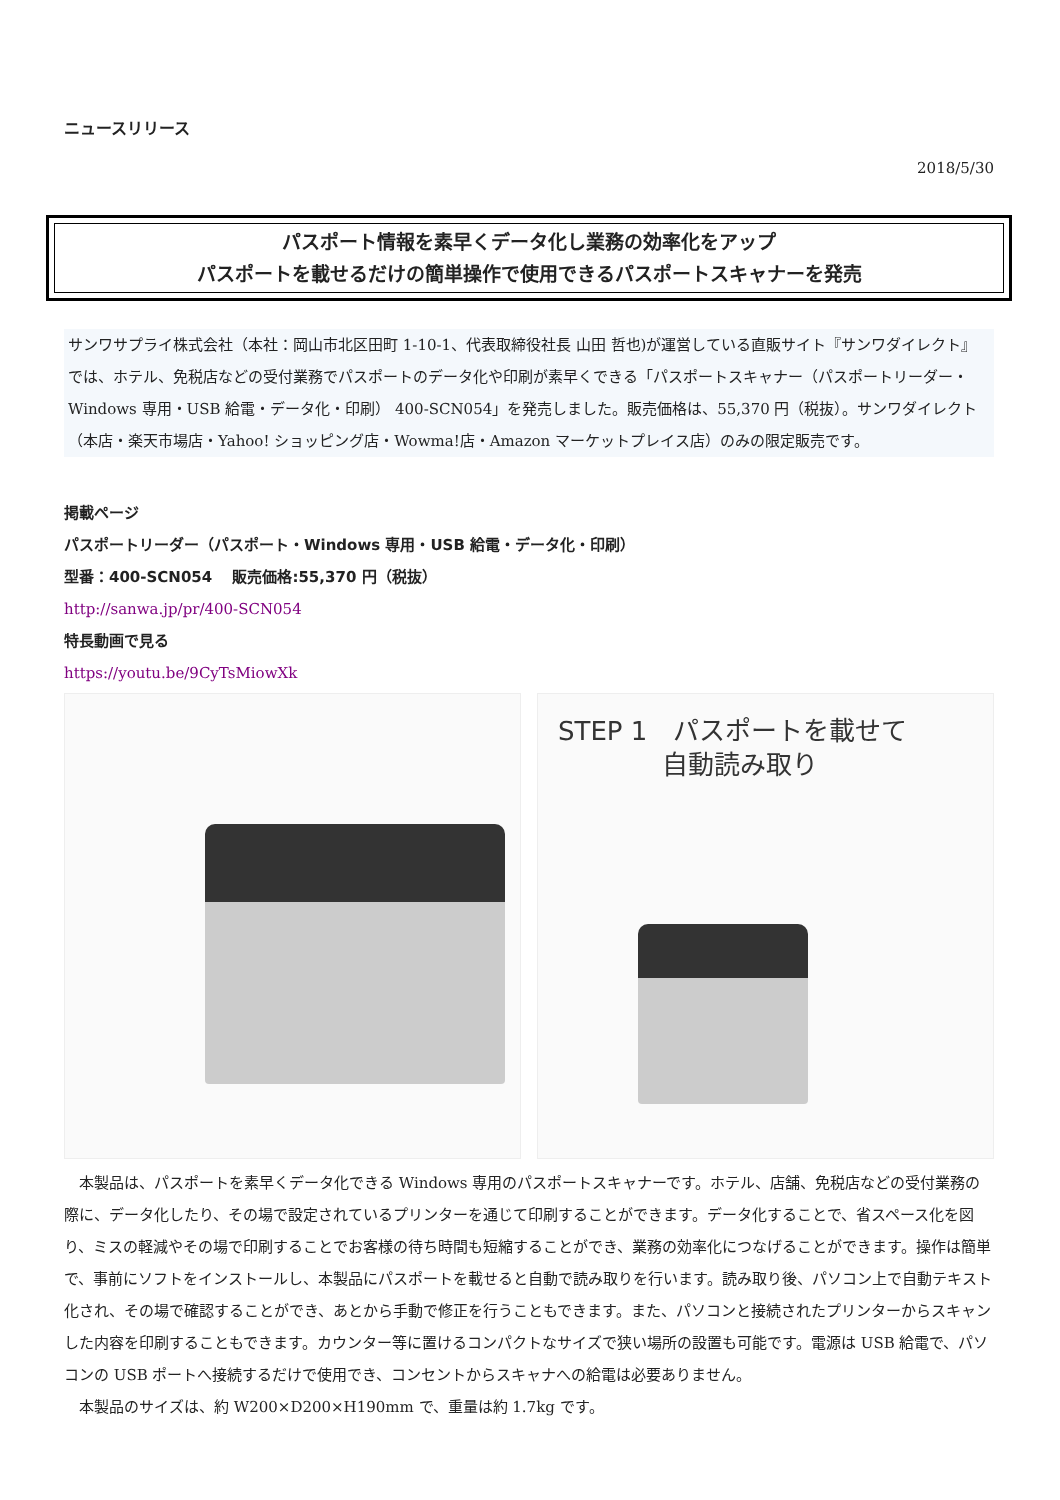ニュースリリース
2018/5/30
パスポート情報を素早くデータ化し業務の効率化をアップ
パスポートを載せるだけの簡単操作で使用できるパスポートスキャナーを発売
サンワサプライ株式会社（本社：岡山市北区田町 1-10-1、代表取締役社長 山田 哲也)が運営している直販サイト『サンワダイレクト』では、ホテル、免税店などの受付業務でパスポートのデータ化や印刷が素早くできる「パスポートスキャナー（パスポートリーダー・Windows 専用・USB 給電・データ化・印刷） 400-SCN054」を発売しました。販売価格は、55,370 円（税抜）。サンワダイレクト（本店・楽天市場店・Yahoo! ショッピング店・Wowma!店・Amazon マーケットプレイス店）のみの限定販売です。
掲載ページ
パスポートリーダー（パスポート・Windows 専用・USB 給電・データ化・印刷）
型番：400-SCN054　 販売価格:55,370 円（税抜）
http://sanwa.jp/pr/400-SCN054
特長動画で見る
https://youtu.be/9CyTsMiowXk
STEP 1　パスポートを載せて
　　　　自動読み取り
　本製品は、パスポートを素早くデータ化できる Windows 専用のパスポートスキャナーです。ホテル、店舗、免税店などの受付業務の際に、データ化したり、その場で設定されているプリンターを通じて印刷することができます。データ化することで、省スペース化を図り、ミスの軽減やその場で印刷することでお客様の待ち時間も短縮することができ、業務の効率化につなげることができます。操作は簡単で、事前にソフトをインストールし、本製品にパスポートを載せると自動で読み取りを行います。読み取り後、パソコン上で自動テキスト化され、その場で確認することができ、あとから手動で修正を行うこともできます。また、パソコンと接続されたプリンターからスキャンした内容を印刷することもできます。カウンター等に置けるコンパクトなサイズで狭い場所の設置も可能です。電源は USB 給電で、パソコンの USB ポートへ接続するだけで使用でき、コンセントからスキャナへの給電は必要ありません。
　本製品のサイズは、約 W200×D200×H190mm で、重量は約 1.7kg です。